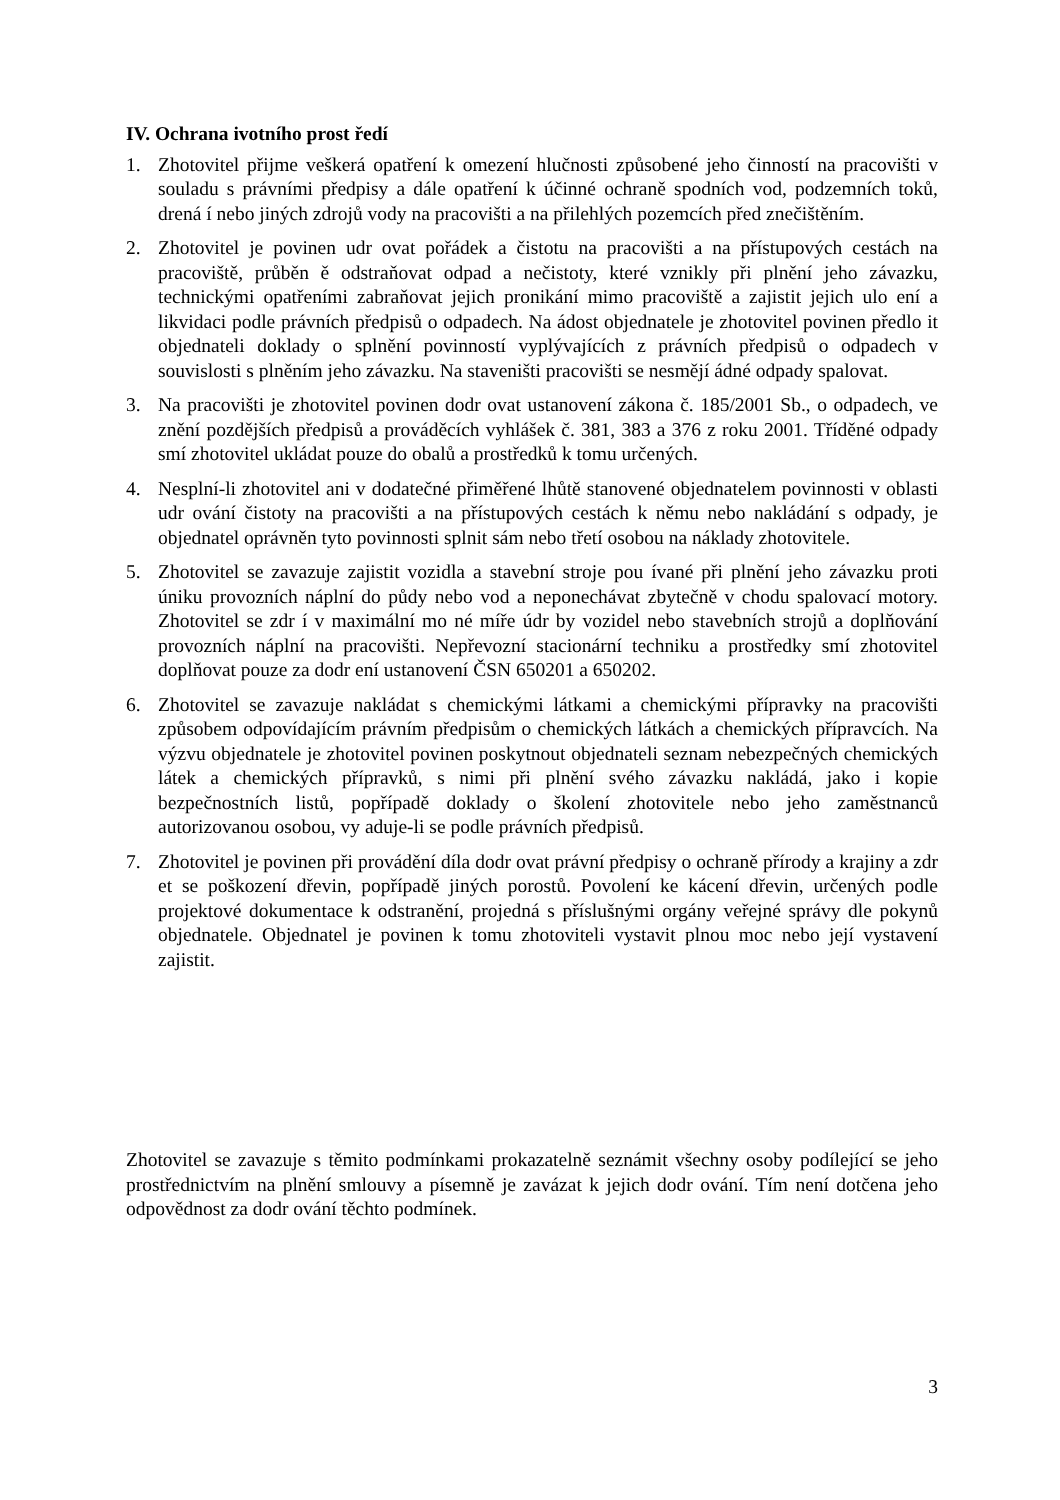IV. Ochrana ivotního prost ředí
1. Zhotovitel přijme veškerá opatření k omezení hlučnosti způsobené jeho činností na pracovišti v souladu s právními předpisy a dále opatření k účinné ochraně spodních vod, podzemních toků, drená í nebo jiných zdrojů vody na pracovišti a na přilehlých pozemcích před znečištěním.
2. Zhotovitel je povinen udr ovat pořádek a čistotu na pracovišti a na přístupových cestách na pracoviště, průběn ě odstraňovat odpad a nečistoty, které vznikly při plnění jeho závazku, technickými opatřeními zabraňovat jejich pronikání mimo pracoviště a zajistit jejich ulo ení a likvidaci podle právních předpisů o odpadech. Na ádost objednatele je zhotovitel povinen předlo it objednateli doklady o splnění povinností vyplývajících z právních předpisů o odpadech v souvislosti s plněním jeho závazku. Na staveništi pracovišti se nesmějí ádné odpady spalovat.
3. Na pracovišti je zhotovitel povinen dodr ovat ustanovení zákona č. 185/2001 Sb., o odpadech, ve znění pozdějších předpisů a prováděcích vyhlášek č. 381, 383 a 376 z roku 2001. Tříděné odpady smí zhotovitel ukládat pouze do obalů a prostředků k tomu určených.
4. Nesplní-li zhotovitel ani v dodatečné přiměřené lhůtě stanovené objednatelem povinnosti v oblasti udr ování čistoty na pracovišti a na přístupových cestách k němu nebo nakládání s odpady, je objednatel oprávněn tyto povinnosti splnit sám nebo třetí osobou na náklady zhotovitele.
5. Zhotovitel se zavazuje zajistit vozidla a stavební stroje pou ívané při plnění jeho závazku proti úniku provozních náplní do půdy nebo vod a neponechávat zbytečně v chodu spalovací motory. Zhotovitel se zdr í v maximální mo né míře údr by vozidel nebo stavebních strojů a doplňování provozních náplní na pracovišti. Nepřevozní stacionární techniku a prostředky smí zhotovitel doplňovat pouze za dodr ení ustanovení ČSN 650201 a 650202.
6. Zhotovitel se zavazuje nakládat s chemickými látkami a chemickými přípravky na pracovišti způsobem odpovídajícím právním předpisům o chemických látkách a chemických přípravcích. Na výzvu objednatele je zhotovitel povinen poskytnout objednateli seznam nebezpečných chemických látek a chemických přípravků, s nimi při plnění svého závazku nakládá, jako i kopie bezpečnostních listů, popřípadě doklady o školení zhotovitele nebo jeho zaměstnanců autorizovanou osobou, vy aduje-li se podle právních předpisů.
7. Zhotovitel je povinen při provádění díla dodr ovat právní předpisy o ochraně přírody a krajiny a zdr et se poškození dřevin, popřípadě jiných porostů. Povolení ke kácení dřevin, určených podle projektové dokumentace k odstranění, projedná s příslušnými orgány veřejné správy dle pokynů objednatele. Objednatel je povinen k tomu zhotoviteli vystavit plnou moc nebo její vystavení zajistit.
Zhotovitel se zavazuje s těmito podmínkami prokazatelně seznámit všechny osoby podílející se jeho prostřednictvím na plnění smlouvy a písemně je zavázat k jejich dodr ování. Tím není dotčena jeho odpovědnost za dodr ování těchto podmínek.
3